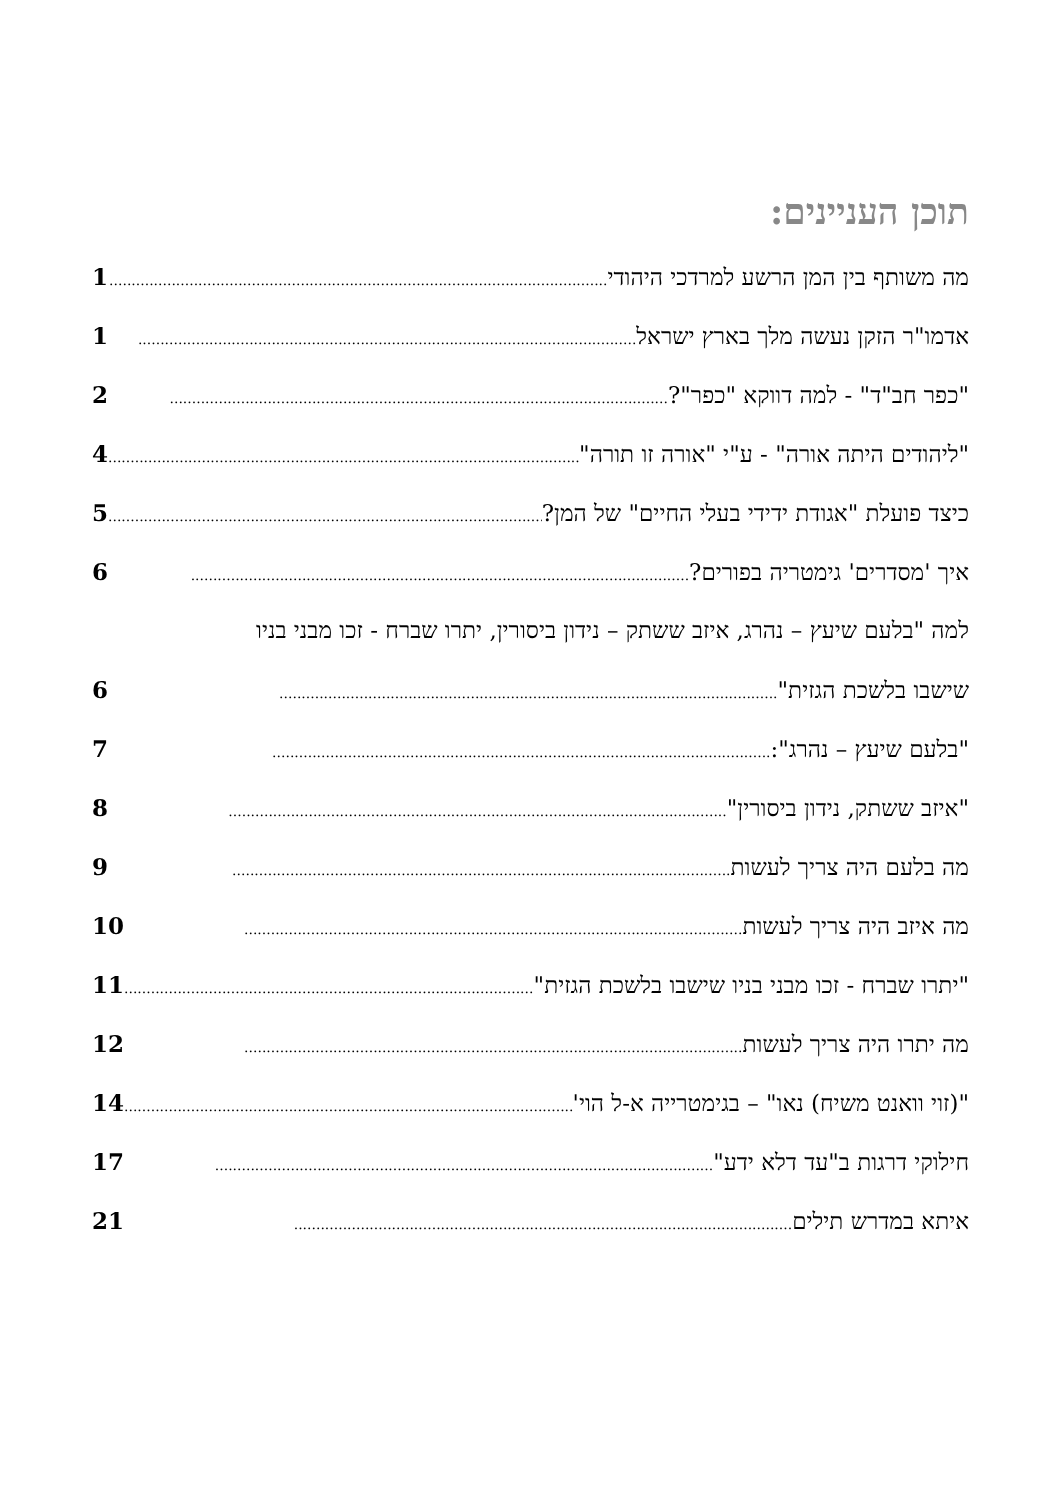תוכן העניינים:
מה משותף בין המן הרשע למרדכי היהודי................................................................................................................ 1
אדמו"ר הזקן נעשה מלך בארץ ישראל................................................................................................................ 1
"כפר חב"ד" - למה דווקא "כפר"?................................................................................................................ 2
"ליהודים היתה אורה" - ע"י "אורה זו תורה"................................................................................................................ 4
כיצד פועלת "אגודת ידידי בעלי החיים" של המן?................................................................................................................ 5
איך 'מסדרים' גימטריה בפורים?................................................................................................................ 6
למה "בלעם שיעץ – נהרג, איזב ששתק – נידון ביסורין, יתרו שברח - זכו מבני בניו
שישבו בלשכת הגזית"................................................................................................................ 6
"בלעם שיעץ – נהרג":................................................................................................................ 7
"איזב ששתק, נידון ביסורין"................................................................................................................ 8
מה בלעם היה צריך לעשות................................................................................................................ 9
מה איזב היה צריך לעשות................................................................................................................ 10
"יתרו שברח - זכו מבני בניו שישבו בלשכת הגזית"................................................................................................................ 11
מה יתרו היה צריך לעשות................................................................................................................ 12
"(זוי וואנט משיח) נאו" – בגימטרייה א-ל הוי'................................................................................................................ 14
חילוקי דרגות ב"עד דלא ידע"................................................................................................................ 17
איתא במדרש תילים................................................................................................................ 21